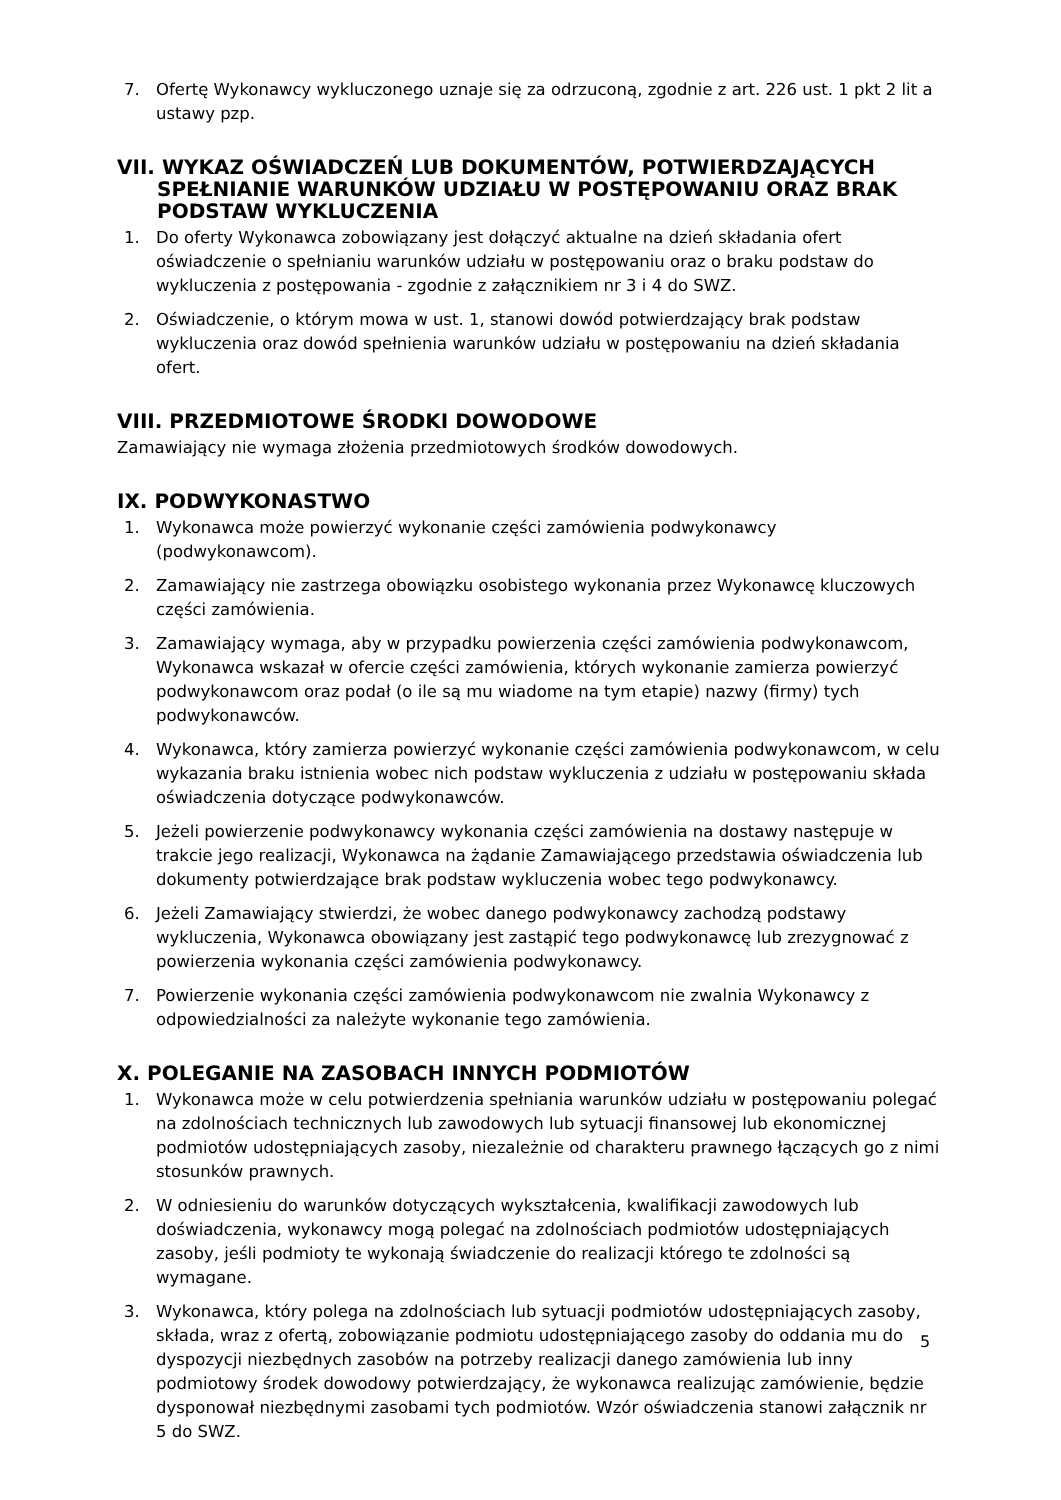7. Ofertę Wykonawcy wykluczonego uznaje się za odrzuconą, zgodnie z art. 226 ust. 1 pkt 2 lit a ustawy pzp.
VII. WYKAZ OŚWIADCZEŃ LUB DOKUMENTÓW, POTWIERDZAJĄCYCH SPEŁNIANIE WARUNKÓW UDZIAŁU W POSTĘPOWANIU ORAZ BRAK PODSTAW WYKLUCZENIA
1. Do oferty Wykonawca zobowiązany jest dołączyć aktualne na dzień składania ofert oświadczenie o spełnianiu warunków udziału w postępowaniu oraz o braku podstaw do wykluczenia z postępowania - zgodnie z załącznikiem nr 3 i 4 do SWZ.
2. Oświadczenie, o którym mowa w ust. 1, stanowi dowód potwierdzający brak podstaw wykluczenia oraz dowód spełnienia warunków udziału w postępowaniu na dzień składania ofert.
VIII. PRZEDMIOTOWE ŚRODKI DOWODOWE
Zamawiający nie wymaga złożenia przedmiotowych środków dowodowych.
IX. PODWYKONASTWO
1. Wykonawca może powierzyć wykonanie części zamówienia podwykonawcy (podwykonawcom).
2. Zamawiający nie zastrzega obowiązku osobistego wykonania przez Wykonawcę kluczowych części zamówienia.
3. Zamawiający wymaga, aby w przypadku powierzenia części zamówienia podwykonawcom, Wykonawca wskazał w ofercie części zamówienia, których wykonanie zamierza powierzyć podwykonawcom oraz podał (o ile są mu wiadome na tym etapie) nazwy (firmy) tych podwykonawców.
4. Wykonawca, który zamierza powierzyć wykonanie części zamówienia podwykonawcom, w celu wykazania braku istnienia wobec nich podstaw wykluczenia z udziału w postępowaniu składa oświadczenia dotyczące podwykonawców.
5. Jeżeli powierzenie podwykonawcy wykonania części zamówienia na dostawy następuje w trakcie jego realizacji, Wykonawca na żądanie Zamawiającego przedstawia oświadczenia lub dokumenty potwierdzające brak podstaw wykluczenia wobec tego podwykonawcy.
6. Jeżeli Zamawiający stwierdzi, że wobec danego podwykonawcy zachodzą podstawy wykluczenia, Wykonawca obowiązany jest zastąpić tego podwykonawcę lub zrezygnować z powierzenia wykonania części zamówienia podwykonawcy.
7. Powierzenie wykonania części zamówienia podwykonawcom nie zwalnia Wykonawcy z odpowiedzialności za należyte wykonanie tego zamówienia.
X. POLEGANIE NA ZASOBACH INNYCH PODMIOTÓW
1. Wykonawca może w celu potwierdzenia spełniania warunków udziału w postępowaniu polegać na zdolnościach technicznych lub zawodowych lub sytuacji finansowej lub ekonomicznej podmiotów udostępniających zasoby, niezależnie od charakteru prawnego łączących go z nimi stosunków prawnych.
2. W odniesieniu do warunków dotyczących wykształcenia, kwalifikacji zawodowych lub doświadczenia, wykonawcy mogą polegać na zdolnościach podmiotów udostępniających zasoby, jeśli podmioty te wykonają świadczenie do realizacji którego te zdolności są wymagane.
3. Wykonawca, który polega na zdolnościach lub sytuacji podmiotów udostępniających zasoby, składa, wraz z ofertą, zobowiązanie podmiotu udostępniającego zasoby do oddania mu do dyspozycji niezbędnych zasobów na potrzeby realizacji danego zamówienia lub inny podmiotowy środek dowodowy potwierdzający, że wykonawca realizując zamówienie, będzie dysponował niezbędnymi zasobami tych podmiotów. Wzór oświadczenia stanowi załącznik nr 5 do SWZ.
5